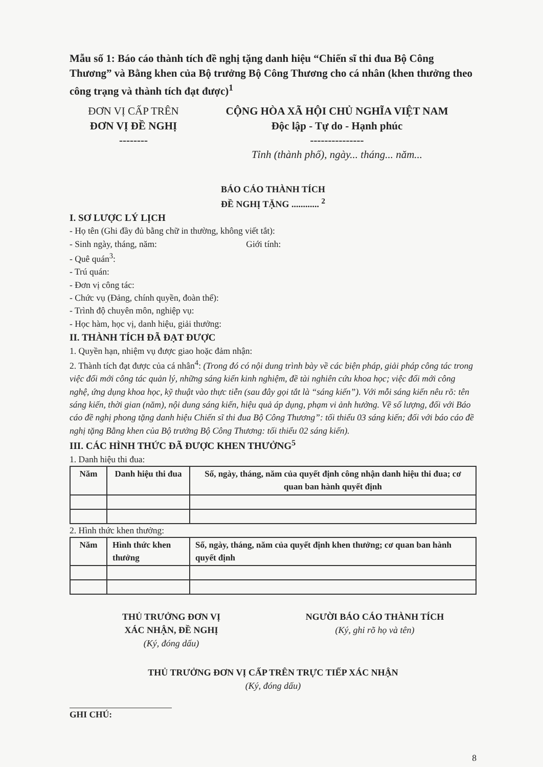Mẫu số 1: Báo cáo thành tích đề nghị tặng danh hiệu “Chiến sĩ thi đua Bộ Công Thương” và Bằng khen của Bộ trưởng Bộ Công Thương cho cá nhân (khen thưởng theo công trạng và thành tích đạt được)<sup>1</sup>
ĐƠN VỊ CẤP TRÊN
ĐƠN VỊ ĐỀ NGHỊ
--------
CỘNG HÒA XÃ HỘI CHỦ NGHĨA VIỆT NAM
Độc lập - Tự do - Hạnh phúc
---------------
Tỉnh (thành phố), ngày... tháng... năm...
BÁO CÁO THÀNH TÍCH
ĐỀ NGHỊ TẶNG ............ <sup>2</sup>
I. SƠ LƯỢC LÝ LỊCH
- Họ tên (Ghi đầy đủ bằng chữ in thường, không viết tắt):
- Sinh ngày, tháng, năm: Giới tính:
- Quê quán<sup>3</sup>:
- Trú quán:
- Đơn vị công tác:
- Chức vụ (Đảng, chính quyền, đoàn thể):
- Trình độ chuyên môn, nghiệp vụ:
- Học hàm, học vị, danh hiệu, giải thưởng:
II. THÀNH TÍCH ĐÃ ĐẠT ĐƯỢC
1. Quyền hạn, nhiệm vụ được giao hoặc đảm nhận:
2. Thành tích đạt được của cá nhân<sup>4</sup>: (Trong đó có nội dung trình bày về các biện pháp, giải pháp công tác trong việc đổi mới công tác quản lý, những sáng kiến kinh nghiệm, đề tài nghiên cứu khoa học; việc đổi mới công nghệ, ứng dụng khoa học, kỹ thuật vào thực tiễn (sau đây gọi tắt là “sáng kiến”). Với mỗi sáng kiến nêu rõ: tên sáng kiến, thời gian (năm), nội dung sáng kiến, hiệu quả áp dụng, phạm vi ảnh hưởng. Về số lượng, đối với Báo cáo đề nghị phong tặng danh hiệu Chiến sĩ thi đua Bộ Công Thương”: tối thiểu 03 sáng kiến; đối với báo cáo đề nghị tặng Bằng khen của Bộ trưởng Bộ Công Thương: tối thiểu 02 sáng kiến).
III. CÁC HÌNH THỨC ĐÃ ĐƯỢC KHEN THƯỞNG<sup>5</sup>
1. Danh hiệu thi đua:
| Năm | Danh hiệu thi đua | Số, ngày, tháng, năm của quyết định công nhận danh hiệu thi đua; cơ quan ban hành quyết định |
| --- | --- | --- |
2. Hình thức khen thưởng:
| Năm | Hình thức khen thưởng | Số, ngày, tháng, năm của quyết định khen thưởng; cơ quan ban hành quyết định |
| --- | --- | --- |
THỦ TRƯỞNG ĐƠN VỊ
XÁC NHẬN, ĐỀ NGHỊ
(Ký, đóng dấu)
NGƯỜI BÁO CÁO THÀNH TÍCH
(Ký, ghi rõ họ và tên)
THỦ TRƯỞNG ĐƠN VỊ CẤP TRÊN TRỰC TIẾP XÁC NHẬN
(Ký, đóng dấu)
GHI CHÚ:
8